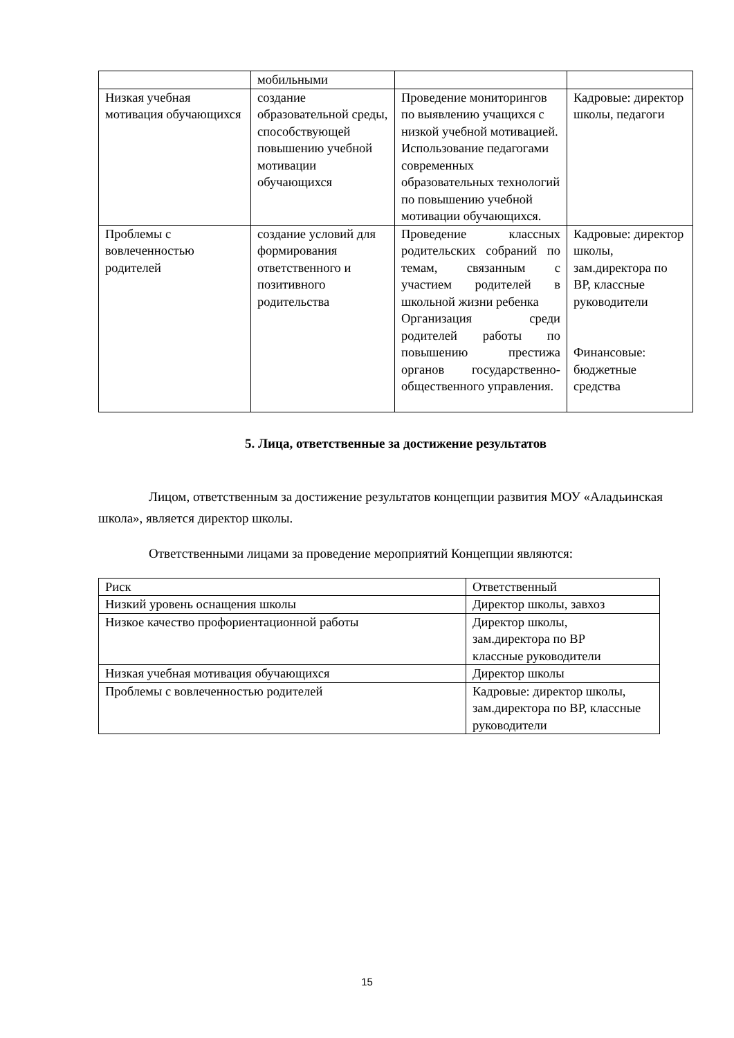| | мобильными | | |
| Низкая учебная мотивация обучающихся | создание образовательной среды, способствующей повышению учебной мотивации обучающихся | Проведение мониторингов по выявлению учащихся с низкой учебной мотивацией. Использование педагогами современных образовательных технологий по повышению учебной мотивации обучающихся. | Кадровые: директор школы, педагоги |
| Проблемы с вовлеченностью родителей | создание условий для формирования ответственного и позитивного родительства | Проведение классных родительских собраний по темам, связанным с участием родителей в школьной жизни ребенка Организация среди родителей работы по повышению престижа органов государственно-общественного управления. | Кадровые: директор школы, зам.директора по ВР, классные руководители Финансовые: бюджетные средства |
5. Лица, ответственные за достижение результатов
Лицом, ответственным за достижение результатов концепции развития МОУ «Аладьинская школа», является директор школы.
Ответственными лицами за проведение мероприятий Концепции являются:
| Риск | Ответственный |
| Низкий уровень оснащения школы | Директор школы, завхоз |
| Низкое качество профориентационной работы | Директор школы, зам.директора по ВР классные руководители |
| Низкая учебная мотивация обучающихся | Директор школы |
| Проблемы с вовлеченностью родителей | Кадровые: директор школы, зам.директора по ВР, классные руководители |
15